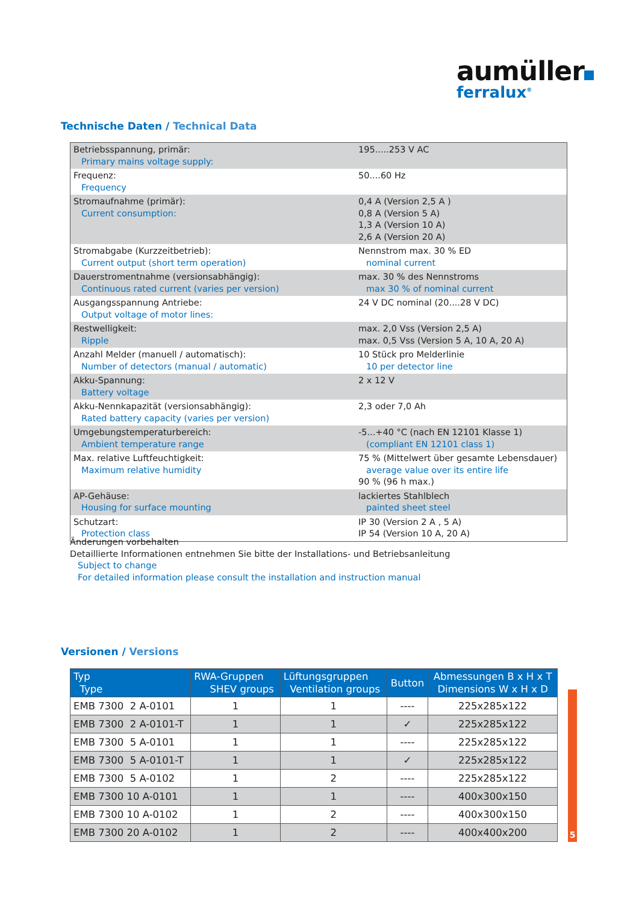aumüller
ferralux<sup>®</sup>
Technische Daten / Technical Data
| Betriebsspannung, primär: Primary mains voltage supply: | 195.....253 V AC |
| Frequenz: Frequency | 50....60 Hz |
| Stromaufnahme (primär): Current consumption: | 0,4 A (Version 2,5 A ) 0,8 A (Version 5 A) 1,3 A (Version 10 A) 2,6 A (Version 20 A) |
| Stromabgabe (Kurzzeitbetrieb): Current output (short term operation) | Nennstrom max. 30 % ED nominal current |
| Dauerstromentnahme (versionsabhängig): Continuous rated current (varies per version) | max. 30 % des Nennstroms max 30 % of nominal current |
| Ausgangsspannung Antriebe: Output voltage of motor lines: | 24 V DC nominal (20....28 V DC) |
| Restwelligkeit: Ripple | max. 2,0 Vss (Version 2,5 A) max. 0,5 Vss (Version 5 A, 10 A, 20 A) |
| Anzahl Melder (manuell / automatisch): Number of detectors (manual / automatic) | 10 Stück pro Melderlinie 10 per detector line |
| Akku-Spannung: Battery voltage | 2 x 12 V |
| Akku-Nennkapazität (versionsabhängig): Rated battery capacity (varies per version) | 2,3 oder 7,0 Ah |
| Umgebungstemperaturbereich: Ambient temperature range | -5...+40 °C (nach EN 12101 Klasse 1) (compliant EN 12101 class 1) |
| Max. relative Luftfeuchtigkeit: Maximum relative humidity | 75 % (Mittelwert über gesamte Lebensdauer) average value over its entire life 90 % (96 h max.) |
| AP-Gehäuse: Housing for surface mounting | lackiertes Stahlblech painted sheet steel |
| Schutzart: Protection class | IP 30 (Version 2 A , 5 A) IP 54 (Version 10 A, 20 A) |
Änderungen vorbehalten
Detaillierte Informationen entnehmen Sie bitte der Installations- und Betriebsanleitung
Subject to change
For detailed information please consult the installation and instruction manual
Versionen / Versions
| Typ Type | RWA-Gruppen SHEV groups | Lüftungsgruppen Ventilation groups | Button | Abmessungen B x H x T Dimensions W x H x D |
| --- | --- | --- | --- | --- |
| EMB 7300 2 A-0101 | 1 | 1 | ---- | 225x285x122 |
| EMB 7300 2 A-0101-T | 1 | 1 | ✓ | 225x285x122 |
| EMB 7300 5 A-0101 | 1 | 1 | ---- | 225x285x122 |
| EMB 7300 5 A-0101-T | 1 | 1 | ✓ | 225x285x122 |
| EMB 7300 5 A-0102 | 1 | 2 | ---- | 225x285x122 |
| EMB 7300 10 A-0101 | 1 | 1 | ---- | 400x300x150 |
| EMB 7300 10 A-0102 | 1 | 2 | ---- | 400x300x150 |
| EMB 7300 20 A-0102 | 1 | 2 | ---- | 400x400x200 |
5